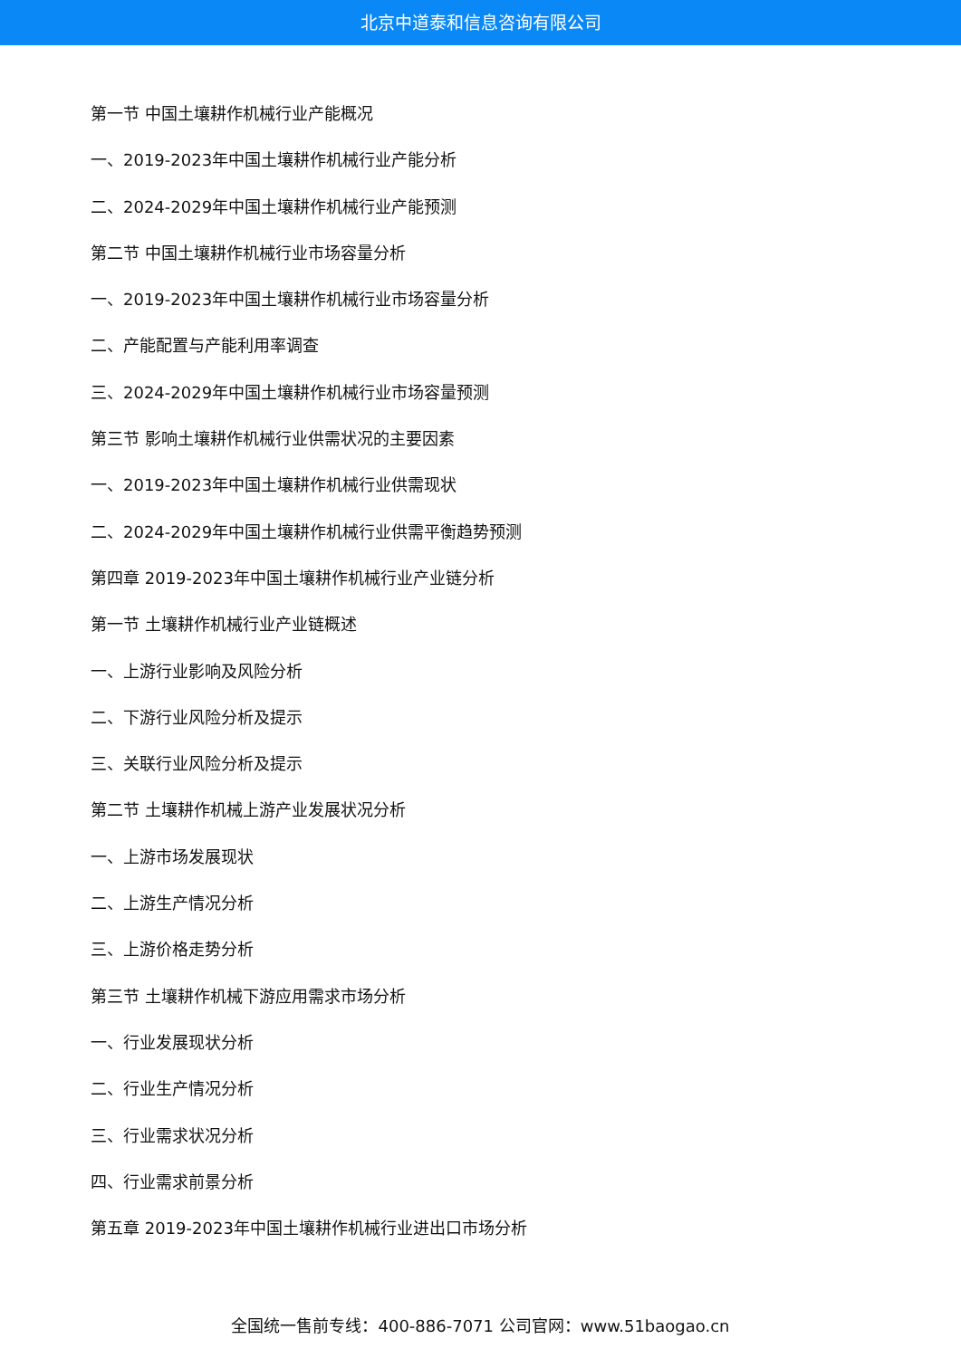北京中道泰和信息咨询有限公司
第一节 中国土壤耕作机械行业产能概况
一、2019-2023年中国土壤耕作机械行业产能分析
二、2024-2029年中国土壤耕作机械行业产能预测
第二节 中国土壤耕作机械行业市场容量分析
一、2019-2023年中国土壤耕作机械行业市场容量分析
二、产能配置与产能利用率调查
三、2024-2029年中国土壤耕作机械行业市场容量预测
第三节 影响土壤耕作机械行业供需状况的主要因素
一、2019-2023年中国土壤耕作机械行业供需现状
二、2024-2029年中国土壤耕作机械行业供需平衡趋势预测
第四章 2019-2023年中国土壤耕作机械行业产业链分析
第一节 土壤耕作机械行业产业链概述
一、上游行业影响及风险分析
二、下游行业风险分析及提示
三、关联行业风险分析及提示
第二节 土壤耕作机械上游产业发展状况分析
一、上游市场发展现状
二、上游生产情况分析
三、上游价格走势分析
第三节 土壤耕作机械下游应用需求市场分析
一、行业发展现状分析
二、行业生产情况分析
三、行业需求状况分析
四、行业需求前景分析
第五章 2019-2023年中国土壤耕作机械行业进出口市场分析
全国统一售前专线：400-886-7071 公司官网：www.51baogao.cn